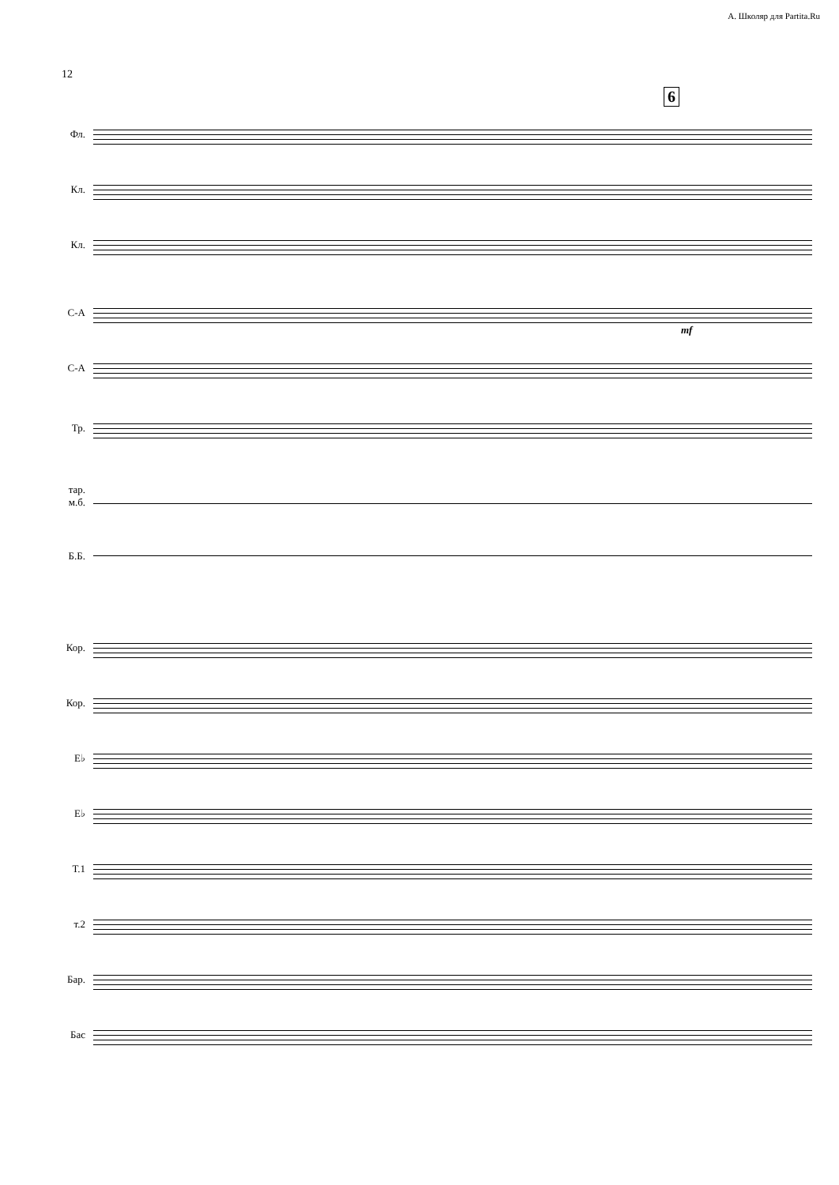А. Школяр для Partita.Ru
12
6
Фл.
Кл.
Кл.
С-А
С-А
Тр.
тар.
м.б.
Б.Б.
Кор.
Кор.
E♭
E♭
Т.1
т.2
Бар.
Бас
mf